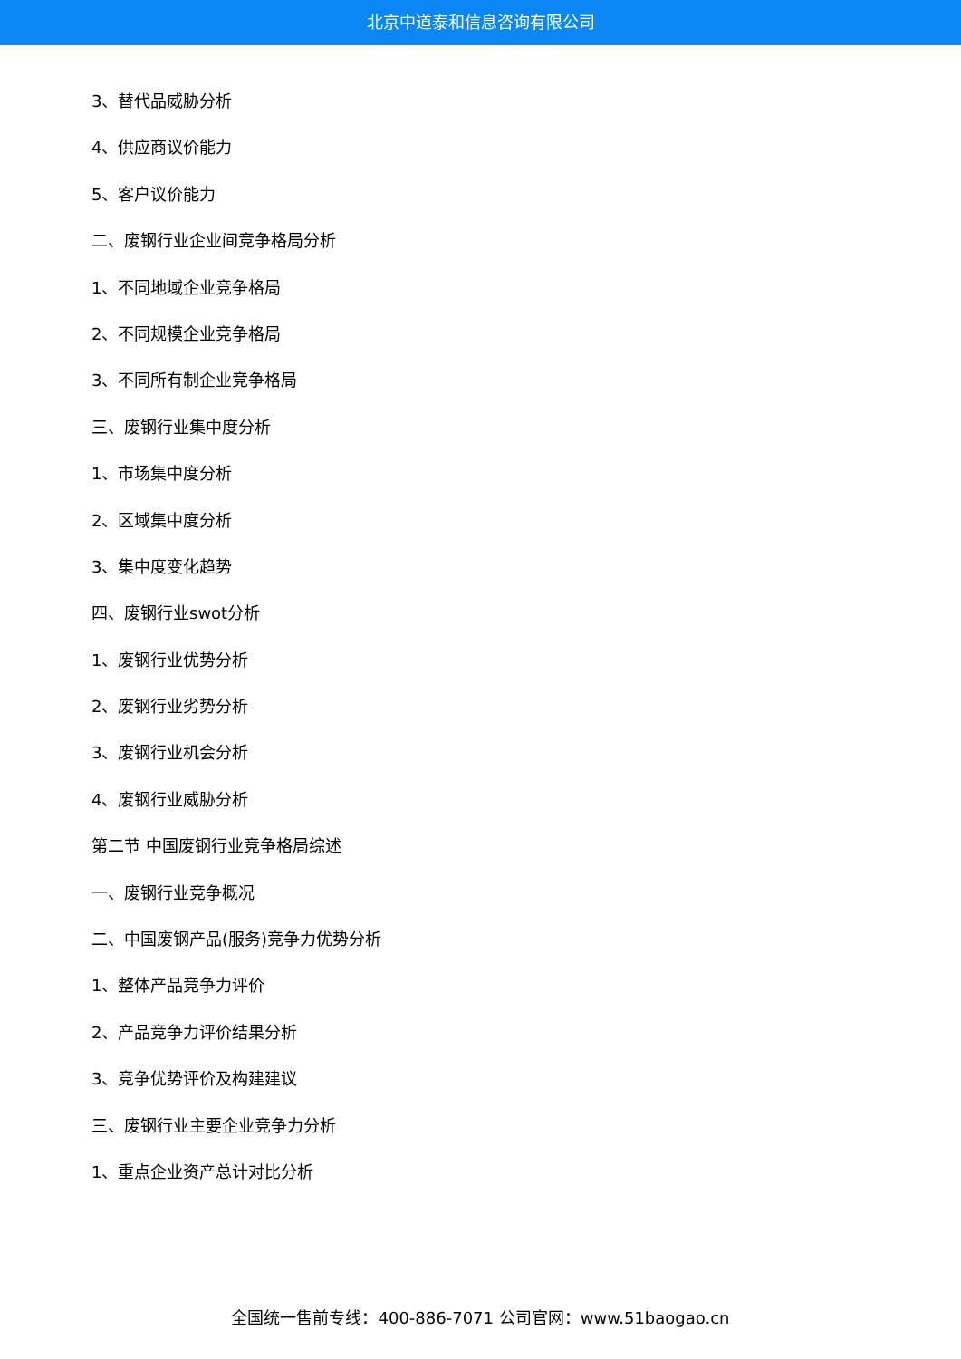北京中道泰和信息咨询有限公司
3、替代品威胁分析
4、供应商议价能力
5、客户议价能力
二、废钢行业企业间竞争格局分析
1、不同地域企业竞争格局
2、不同规模企业竞争格局
3、不同所有制企业竞争格局
三、废钢行业集中度分析
1、市场集中度分析
2、区域集中度分析
3、集中度变化趋势
四、废钢行业swot分析
1、废钢行业优势分析
2、废钢行业劣势分析
3、废钢行业机会分析
4、废钢行业威胁分析
第二节 中国废钢行业竞争格局综述
一、废钢行业竞争概况
二、中国废钢产品(服务)竞争力优势分析
1、整体产品竞争力评价
2、产品竞争力评价结果分析
3、竞争优势评价及构建建议
三、废钢行业主要企业竞争力分析
1、重点企业资产总计对比分析
全国统一售前专线：400-886-7071 公司官网：www.51baogao.cn